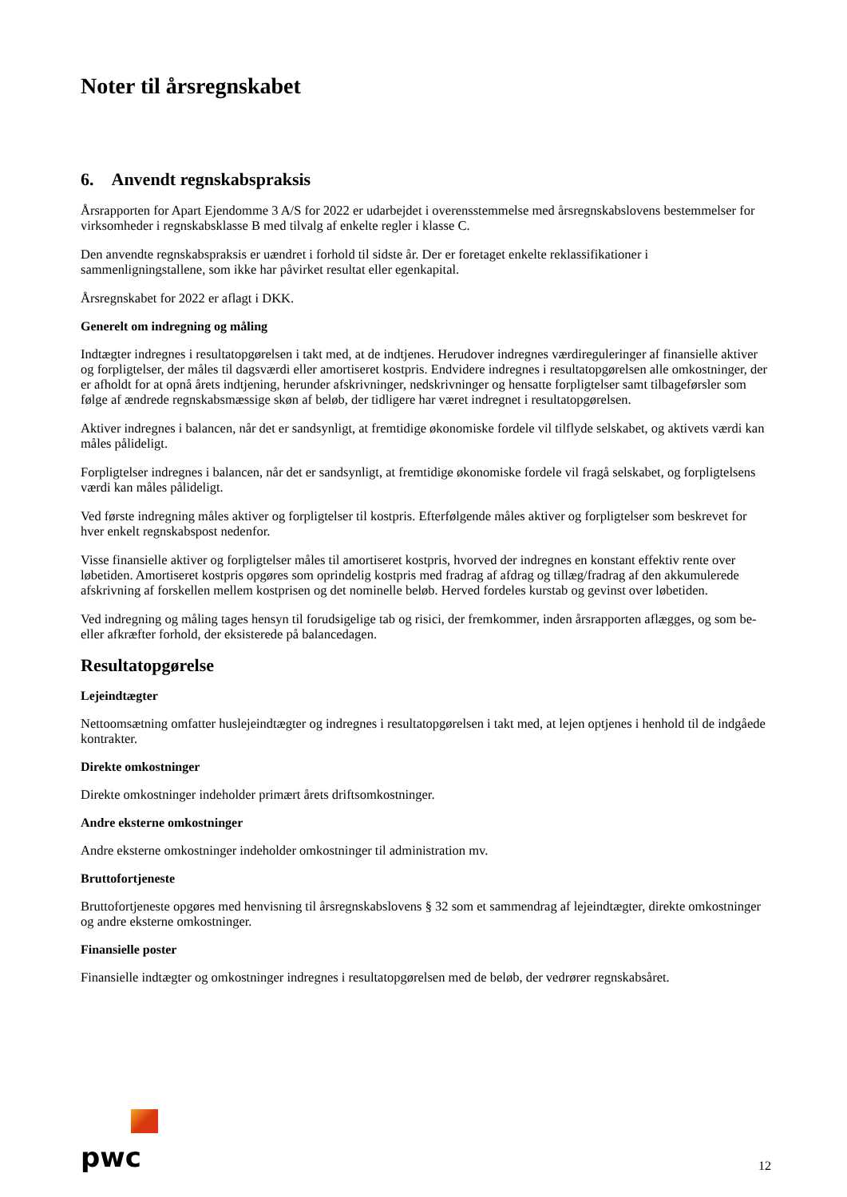Noter til årsregnskabet
6. Anvendt regnskabspraksis
Årsrapporten for Apart Ejendomme 3 A/S for 2022 er udarbejdet i overensstemmelse med årsregnskabslovens bestemmelser for virksomheder i regnskabsklasse B med tilvalg af enkelte regler i klasse C.
Den anvendte regnskabspraksis er uændret i forhold til sidste år. Der er foretaget enkelte reklassifikationer i sammenligningstallene, som ikke har påvirket resultat eller egenkapital.
Årsregnskabet for 2022 er aflagt i DKK.
Generelt om indregning og måling
Indtægter indregnes i resultatopgørelsen i takt med, at de indtjenes. Herudover indregnes værdireguleringer af finansielle aktiver og forpligtelser, der måles til dagsværdi eller amortiseret kostpris. Endvidere indregnes i resultatopgørelsen alle omkostninger, der er afholdt for at opnå årets indtjening, herunder afskrivninger, nedskrivninger og hensatte forpligtelser samt tilbageførsler som følge af ændrede regnskabsmæssige skøn af beløb, der tidligere har været indregnet i resultatopgørelsen.
Aktiver indregnes i balancen, når det er sandsynligt, at fremtidige økonomiske fordele vil tilflyde selskabet, og aktivets værdi kan måles pålideligt.
Forpligtelser indregnes i balancen, når det er sandsynligt, at fremtidige økonomiske fordele vil fragå selskabet, og forpligtelsens værdi kan måles pålideligt.
Ved første indregning måles aktiver og forpligtelser til kostpris. Efterfølgende måles aktiver og forpligtelser som beskrevet for hver enkelt regnskabspost nedenfor.
Visse finansielle aktiver og forpligtelser måles til amortiseret kostpris, hvorved der indregnes en konstant effektiv rente over løbetiden. Amortiseret kostpris opgøres som oprindelig kostpris med fradrag af afdrag og tillæg/fradrag af den akkumulerede afskrivning af forskellen mellem kostprisen og det nominelle beløb. Herved fordeles kurstab og gevinst over løbetiden.
Ved indregning og måling tages hensyn til forudsigelige tab og risici, der fremkommer, inden årsrapporten aflægges, og som be- eller afkræfter forhold, der eksisterede på balancedagen.
Resultatopgørelse
Lejeindtægter
Nettoomsætning omfatter huslejeindtægter og indregnes i resultatopgørelsen i takt med, at lejen optjenes i henhold til de indgåede kontrakter.
Direkte omkostninger
Direkte omkostninger indeholder primært årets driftsomkostninger.
Andre eksterne omkostninger
Andre eksterne omkostninger indeholder omkostninger til administration mv.
Bruttofortjeneste
Bruttofortjeneste opgøres med henvisning til årsregnskabslovens § 32 som et sammendrag af lejeindtægter, direkte omkostninger og andre eksterne omkostninger.
Finansielle poster
Finansielle indtægter og omkostninger indregnes i resultatopgørelsen med de beløb, der vedrører regnskabsåret.
pwc
12